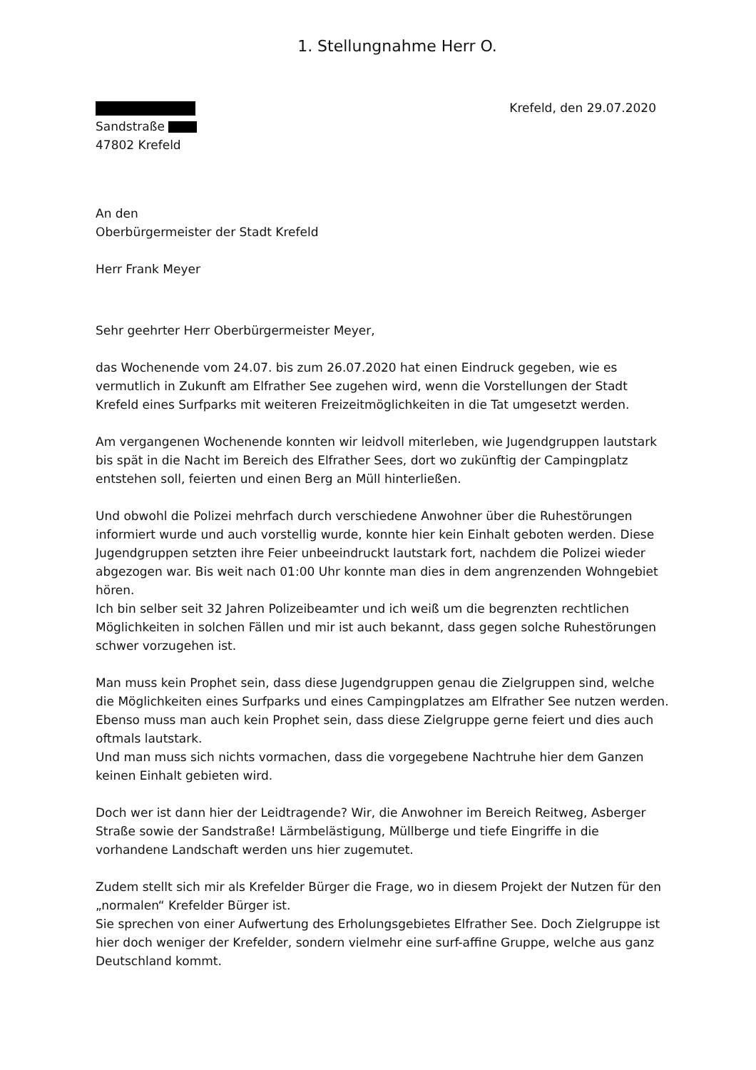1. Stellungnahme Herr O.
Sandstraße
47802 Krefeld
Krefeld, den 29.07.2020
An den
Oberbürgermeister der Stadt Krefeld
Herr Frank Meyer
Sehr geehrter Herr Oberbürgermeister Meyer,
das Wochenende vom 24.07. bis zum 26.07.2020 hat einen Eindruck gegeben, wie es vermutlich in Zukunft am Elfrather See zugehen wird, wenn die Vorstellungen der Stadt Krefeld eines Surfparks mit weiteren Freizeitmöglichkeiten in die Tat umgesetzt werden.
Am vergangenen Wochenende konnten wir leidvoll miterleben, wie Jugendgruppen lautstark bis spät in die Nacht im Bereich des Elfrather Sees, dort wo zukünftig der Campingplatz entstehen soll, feierten und einen Berg an Müll hinterließen.
Und obwohl die Polizei mehrfach durch verschiedene Anwohner über die Ruhestörungen informiert wurde und auch vorstellig wurde, konnte hier kein Einhalt geboten werden. Diese Jugendgruppen setzten ihre Feier unbeeindruckt lautstark fort, nachdem die Polizei wieder abgezogen war. Bis weit nach 01:00 Uhr konnte man dies in dem angrenzenden Wohngebiet hören.
Ich bin selber seit 32 Jahren Polizeibeamter und ich weiß um die begrenzten rechtlichen Möglichkeiten in solchen Fällen und mir ist auch bekannt, dass gegen solche Ruhestörungen schwer vorzugehen ist.
Man muss kein Prophet sein, dass diese Jugendgruppen genau die Zielgruppen sind, welche die Möglichkeiten eines Surfparks und eines Campingplatzes am Elfrather See nutzen werden. Ebenso muss man auch kein Prophet sein, dass diese Zielgruppe gerne feiert und dies auch oftmals lautstark.
Und man muss sich nichts vormachen, dass die vorgegebene Nachtruhe hier dem Ganzen keinen Einhalt gebieten wird.
Doch wer ist dann hier der Leidtragende? Wir, die Anwohner im Bereich Reitweg, Asberger Straße sowie der Sandstraße! Lärmbelästigung, Müllberge und tiefe Eingriffe in die vorhandene Landschaft werden uns hier zugemutet.
Zudem stellt sich mir als Krefelder Bürger die Frage, wo in diesem Projekt der Nutzen für den „normalen“ Krefelder Bürger ist.
Sie sprechen von einer Aufwertung des Erholungsgebietes Elfrather See. Doch Zielgruppe ist hier doch weniger der Krefelder, sondern vielmehr eine surf-affine Gruppe, welche aus ganz Deutschland kommt.